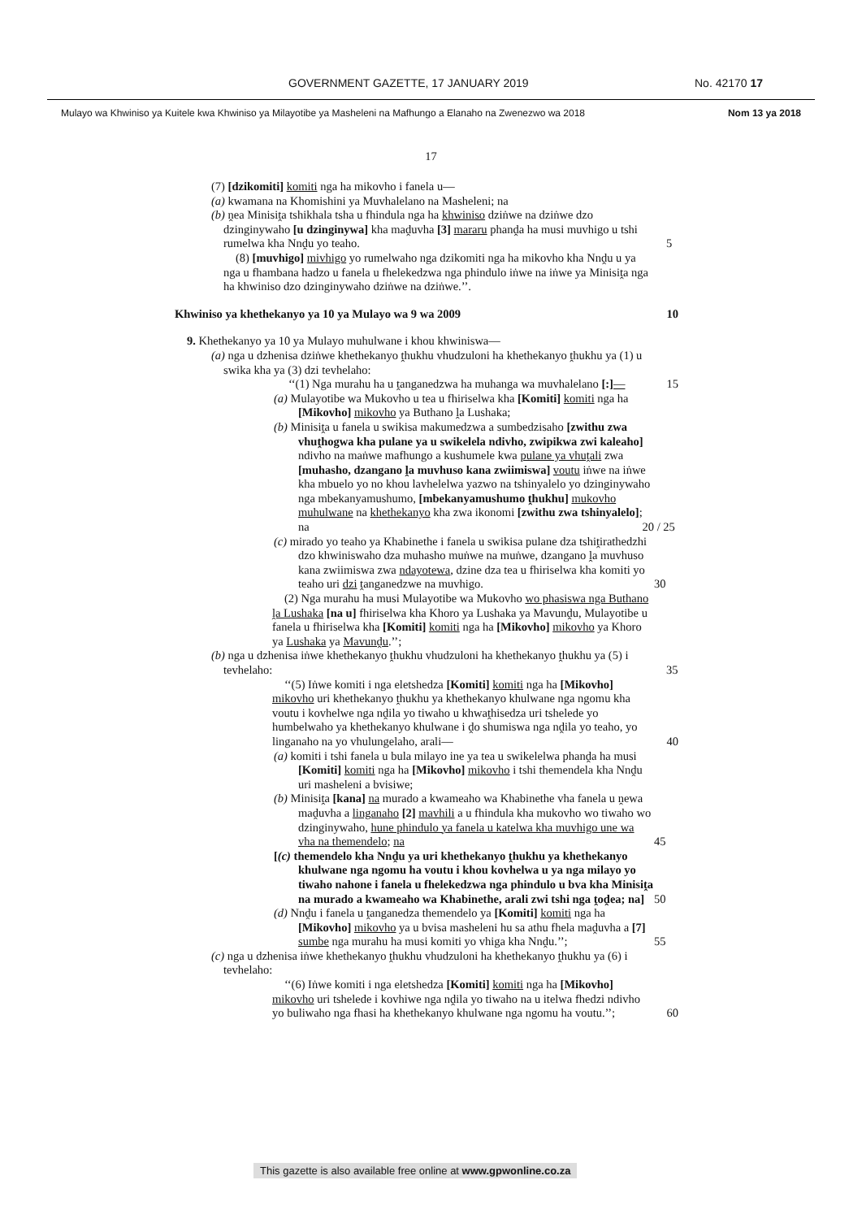GOVERNMENT GAZETTE, 17 JANUARY 2019 No. 42170 17
Mulayo wa Khwiniso ya Kuitele kwa Khwiniso ya Milayotibe ya Masheleni na Mafhungo a Elanaho na Zwenezwo wa 2018 Nom 13 ya 2018
17
(7) [dzikomiti] komiti nga ha mikovho i fanela u—
(a) kwamana na Khomishini ya Muvhalelano na Masheleni; na
(b) ṋea Minisiṱa tshikhala tsha u fhindula nga ha khwiniso dziṅwe na dziṅwe dzo dzinginywaho [u dzinginywa] kha maḓuvha [3] mararu phanḓa ha musi muvhigo u tshi rumelwa kha Nnḓu yo teaho. 5
(8) [muvhigo] mivhigo yo rumelwaho nga dzikomiti nga ha mikovho kha Nnḓu u ya nga u fhambana hadzo u fanela u fhelekedzwa nga phindulo iṅwe na iṅwe ya Minisiṱa nga ha khwiniso dzo dzinginywaho dziṅwe na dziṅwe.’’.
Khwiniso ya khethekanyo ya 10 ya Mulayo wa 9 wa 2009 10
9. Khethekanyo ya 10 ya Mulayo muhulwane i khou khwiniswa—
(a) nga u dzhenisa dziṅwe khethekanyo ṱhukhu vhudzuloni ha khethekanyo ṱhukhu ya (1) u swika kha ya (3) dzi tevhelaho:
‘‘(1) Nga murahu ha u ṱanganedzwa ha muhanga wa muvhalelano [:]— 15
(a) Mulayotibe wa Mukovho u tea u fhiriselwa kha [Komiti] komiti nga ha [Mikovho] mikovho ya Buthano ḽa Lushaka;
(b) Minisiṱa u fanela u swikisa makumedzwa a sumbedzisaho [zwithu zwa vhuṱhogwa kha pulane ya u swikelela ndivho, zwipikwa zwi kaleaho] ndivho na maṅwe mafhungo a kushumele kwa pulane ya vhuṱali zwa [muhasho, dzangano ḽa muvhuso kana zwiimiswa] voutu iṅwe na iṅwe kha mbuelo yo no khou lavhelelwa yazwo na tshinyalelo yo dzinginywaho nga mbekanyamushumo, [mbekanyamushumo ṱhukhu] mukovho muhulwane na khethekanyo kha zwa ikonomi [zwithu zwa tshinyalelo]; na 20 / 25
(c) mirado yo teaho ya Khabinethe i fanela u swikisa pulane dza tshiṱirathedzhi dzo khwiniswaho dza muhasho muṅwe na muṅwe, dzangano ḽa muvhuso kana zwiimiswa zwa ndayotewa, dzine dza tea u fhiriselwa kha komiti yo teaho uri dzi ṱanganedzwe na muvhigo. 30
(2) Nga murahu ha musi Mulayotibe wa Mukovho wo phasiswa nga Buthano ḽa Lushaka [na u] fhiriselwa kha Khoro ya Lushaka ya Mavunḓu, Mulayotibe u fanela u fhiriselwa kha [Komiti] komiti nga ha [Mikovho] mikovho ya Khoro ya Lushaka ya Mavunḓu.’’;
(b) nga u dzhenisa iṅwe khethekanyo ṱhukhu vhudzuloni ha khethekanyo ṱhukhu ya (5) i tevhelaho: 35
‘‘(5) Iṅwe komiti i nga eletshedza [Komiti] komiti nga ha [Mikovho] mikovho uri khethekanyo ṱhukhu ya khethekanyo khulwane nga ngomu kha voutu i kovhelwe nga nḓila yo tiwaho u khwaṱhisedza uri tshelede yo humbelwaho ya khethekanyo khulwane i ḓo shumiswa nga nḓila yo teaho, yo linganaho na yo vhulungelaho, arali— 40
(a) komiti i tshi fanela u bula milayo ine ya tea u swikelelwa phanḓa ha musi [Komiti] komiti nga ha [Mikovho] mikovho i tshi themendela kha Nnḓu uri masheleni a bvisiwe;
(b) Minisiṱa [kana] na murado a kwameaho wa Khabinethe vha fanela u ṋewa maḓuvha a linganaho [2] mavhili a u fhindula kha mukovho wo tiwaho wo dzinginywaho, hune phindulo ya fanela u katelwa kha muvhigo une wa vha na themendelo; na 45
[(c) themendelo kha Nnḓu ya uri khethekanyo ṱhukhu ya khethekanyo khulwane nga ngomu ha voutu i khou kovhelwa u ya nga milayo yo tiwaho nahone i fanela u fhelekedzwa nga phindulo u bva kha Minisiṱa na murado a kwameaho wa Khabinethe, arali zwi tshi nga ṱoḓea; na] 50
(d) Nnḓu i fanela u ṱanganedza themendelo ya [Komiti] komiti nga ha [Mikovho] mikovho ya u bvisa masheleni hu sa athu fhela maḓuvha a [7] sumbe nga murahu ha musi komiti yo vhiga kha Nnḓu.’’; 55
(c) nga u dzhenisa iṅwe khethekanyo ṱhukhu vhudzuloni ha khethekanyo ṱhukhu ya (6) i tevhelaho:
‘‘(6) Iṅwe komiti i nga eletshedza [Komiti] komiti nga ha [Mikovho] mikovho uri tshelede i kovhiwe nga nḓila yo tiwaho na u itelwa fhedzi ndivho yo buliwaho nga fhasi ha khethekanyo khulwane nga ngomu ha voutu.’’; 60
This gazette is also available free online at www.gpwonline.co.za